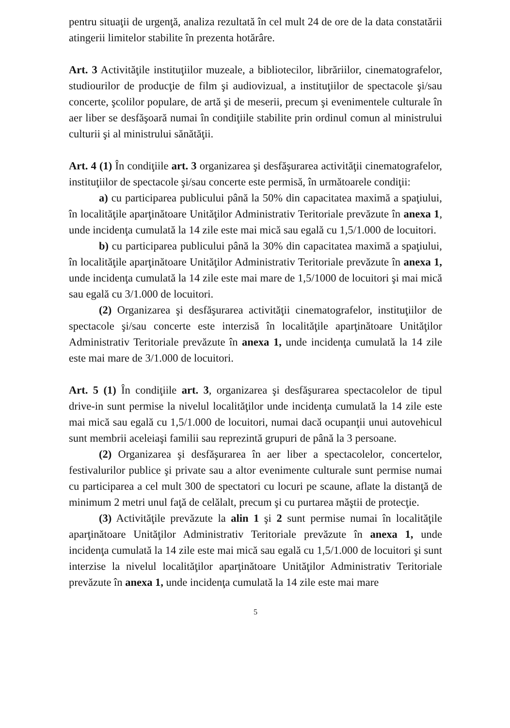pentru situaţii de urgenţă, analiza rezultată în cel mult 24 de ore de la data constatării atingerii limitelor stabilite în prezenta hotărâre.
Art. 3 Activităţile instituţiilor muzeale, a bibliotecilor, librăriilor, cinematografelor, studiourilor de producţie de film şi audiovizual, a instituţiilor de spectacole şi/sau concerte, şcolilor populare, de artă şi de meserii, precum şi evenimentele culturale în aer liber se desfăşoară numai în condiţiile stabilite prin ordinul comun al ministrului culturii şi al ministrului sănătăţii.
Art. 4 (1) În condiţiile art. 3 organizarea şi desfăşurarea activităţii cinematografelor, instituţiilor de spectacole şi/sau concerte este permisă, în următoarele condiţii:
a) cu participarea publicului până la 50% din capacitatea maximă a spaţiului, în localităţile aparţinătoare Unităţilor Administrativ Teritoriale prevăzute în anexa 1, unde incidenţa cumulată la 14 zile este mai mică sau egală cu 1,5/1.000 de locuitori.
b) cu participarea publicului până la 30% din capacitatea maximă a spaţiului, în localităţile aparţinătoare Unităţilor Administrativ Teritoriale prevăzute în anexa 1, unde incidenţa cumulată la 14 zile este mai mare de 1,5/1000 de locuitori şi mai mică sau egală cu 3/1.000 de locuitori.
(2) Organizarea şi desfăşurarea activităţii cinematografelor, instituţiilor de spectacole şi/sau concerte este interzisă în localităţile aparţinătoare Unităţilor Administrativ Teritoriale prevăzute în anexa 1, unde incidenţa cumulată la 14 zile este mai mare de 3/1.000 de locuitori.
Art. 5 (1) În condiţiile art. 3, organizarea şi desfăşurarea spectacolelor de tipul drive-in sunt permise la nivelul localităţilor unde incidenţa cumulată la 14 zile este mai mică sau egală cu 1,5/1.000 de locuitori, numai dacă ocupanţii unui autovehicul sunt membrii aceleiaşi familii sau reprezintă grupuri de până la 3 persoane.
(2) Organizarea şi desfăşurarea în aer liber a spectacolelor, concertelor, festivalurilor publice şi private sau a altor evenimente culturale sunt permise numai cu participarea a cel mult 300 de spectatori cu locuri pe scaune, aflate la distanţă de minimum 2 metri unul faţă de celălalt, precum şi cu purtarea măştii de protecţie.
(3) Activităţile prevăzute la alin 1 şi 2 sunt permise numai în localităţile aparţinătoare Unităţilor Administrativ Teritoriale prevăzute în anexa 1, unde incidenţa cumulată la 14 zile este mai mică sau egală cu 1,5/1.000 de locuitori şi sunt interzise la nivelul localităţilor aparţinătoare Unităţilor Administrativ Teritoriale prevăzute în anexa 1, unde incidenţa cumulată la 14 zile este mai mare
5